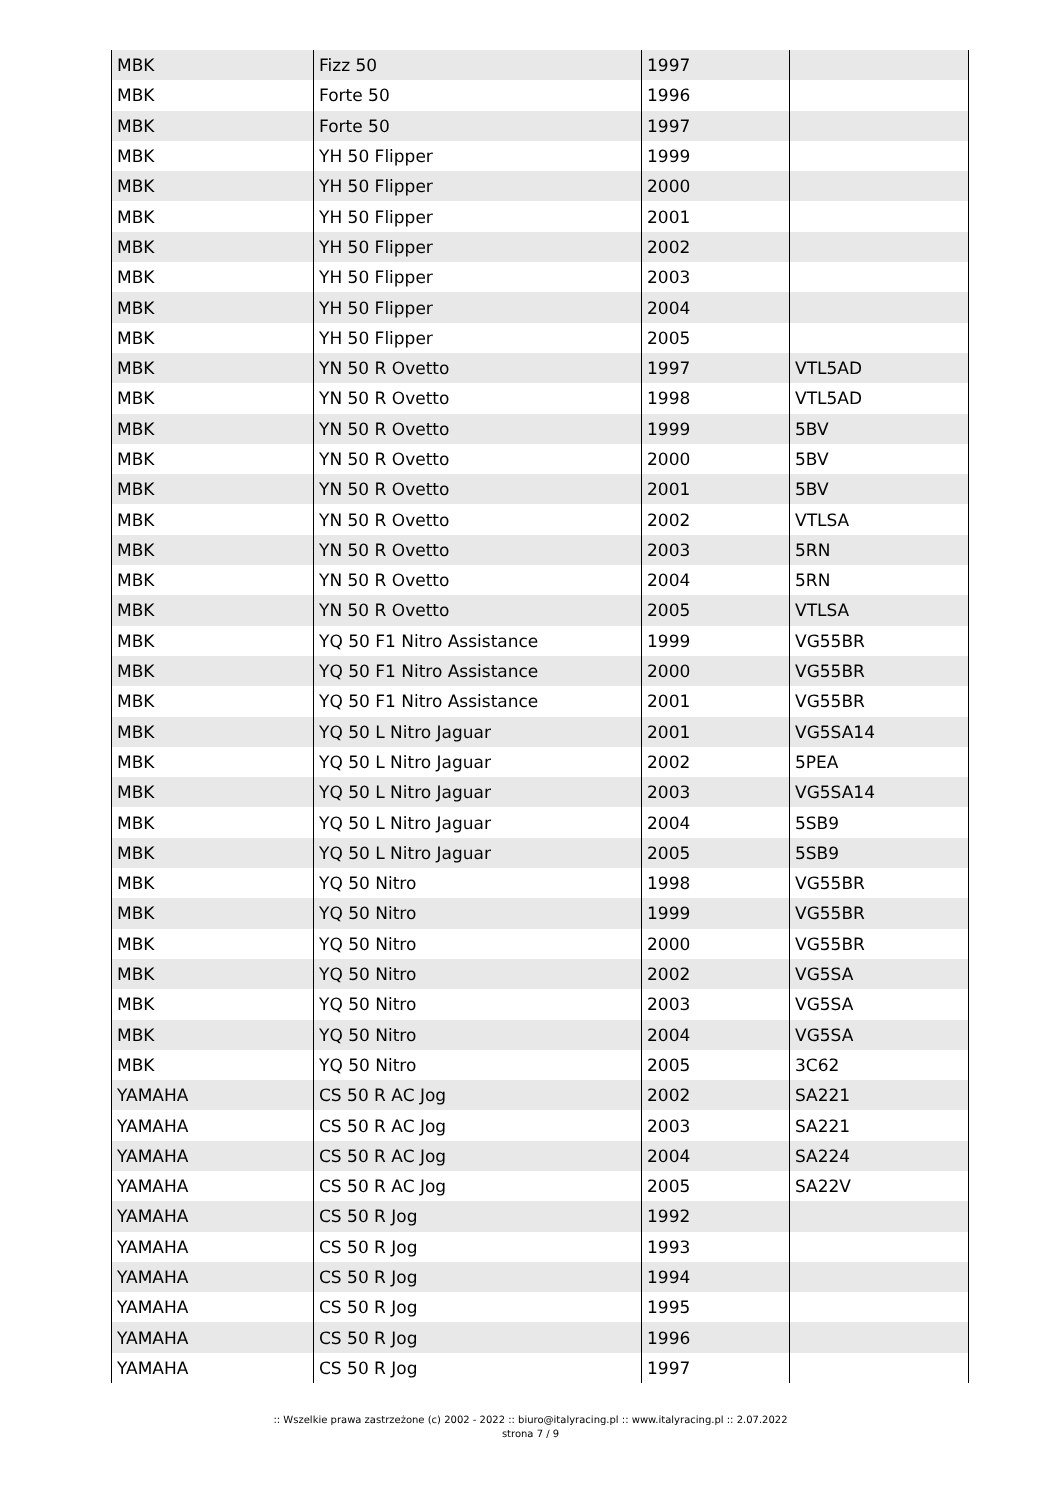| MBK | Fizz 50 | 1997 | |
| MBK | Forte 50 | 1996 | |
| MBK | Forte 50 | 1997 | |
| MBK | YH 50 Flipper | 1999 | |
| MBK | YH 50 Flipper | 2000 | |
| MBK | YH 50 Flipper | 2001 | |
| MBK | YH 50 Flipper | 2002 | |
| MBK | YH 50 Flipper | 2003 | |
| MBK | YH 50 Flipper | 2004 | |
| MBK | YH 50 Flipper | 2005 | |
| MBK | YN 50 R Ovetto | 1997 | VTL5AD |
| MBK | YN 50 R Ovetto | 1998 | VTL5AD |
| MBK | YN 50 R Ovetto | 1999 | 5BV |
| MBK | YN 50 R Ovetto | 2000 | 5BV |
| MBK | YN 50 R Ovetto | 2001 | 5BV |
| MBK | YN 50 R Ovetto | 2002 | VTLSA |
| MBK | YN 50 R Ovetto | 2003 | 5RN |
| MBK | YN 50 R Ovetto | 2004 | 5RN |
| MBK | YN 50 R Ovetto | 2005 | VTLSA |
| MBK | YQ 50 F1 Nitro Assistance | 1999 | VG55BR |
| MBK | YQ 50 F1 Nitro Assistance | 2000 | VG55BR |
| MBK | YQ 50 F1 Nitro Assistance | 2001 | VG55BR |
| MBK | YQ 50 L Nitro Jaguar | 2001 | VG5SA14 |
| MBK | YQ 50 L Nitro Jaguar | 2002 | 5PEA |
| MBK | YQ 50 L Nitro Jaguar | 2003 | VG5SA14 |
| MBK | YQ 50 L Nitro Jaguar | 2004 | 5SB9 |
| MBK | YQ 50 L Nitro Jaguar | 2005 | 5SB9 |
| MBK | YQ 50 Nitro | 1998 | VG55BR |
| MBK | YQ 50 Nitro | 1999 | VG55BR |
| MBK | YQ 50 Nitro | 2000 | VG55BR |
| MBK | YQ 50 Nitro | 2002 | VG5SA |
| MBK | YQ 50 Nitro | 2003 | VG5SA |
| MBK | YQ 50 Nitro | 2004 | VG5SA |
| MBK | YQ 50 Nitro | 2005 | 3C62 |
| YAMAHA | CS 50 R AC Jog | 2002 | SA221 |
| YAMAHA | CS 50 R AC Jog | 2003 | SA221 |
| YAMAHA | CS 50 R AC Jog | 2004 | SA224 |
| YAMAHA | CS 50 R AC Jog | 2005 | SA22V |
| YAMAHA | CS 50 R Jog | 1992 | |
| YAMAHA | CS 50 R Jog | 1993 | |
| YAMAHA | CS 50 R Jog | 1994 | |
| YAMAHA | CS 50 R Jog | 1995 | |
| YAMAHA | CS 50 R Jog | 1996 | |
| YAMAHA | CS 50 R Jog | 1997 | |
:: Wszelkie prawa zastrzeżone (c) 2002 - 2022 :: biuro@italyracing.pl :: www.italyracing.pl :: 2.07.2022
strona 7 / 9